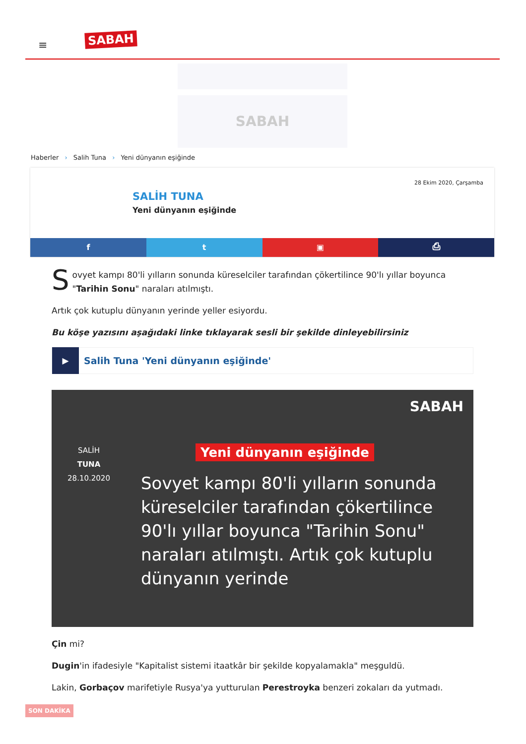≡ SABAH
SABAH
Haberler › Salih Tuna › Yeni dünyanın eşiğinde
28 Ekim 2020, Çarşamba
SALİH TUNA
Yeni dünyanın eşiğinde
f t ▣ ⎙
Sovyet kampı 80'li yılların sonunda küreselciler tarafından çökertilince 90'lı yıllar boyunca "Tarihin Sonu" naraları atılmıştı.
Artık çok kutuplu dünyanın yerinde yeller esiyordu.
Bu köşe yazısını aşağıdaki linke tıklayarak sesli bir şekilde dinleyebilirsiniz
▶
Salih Tuna 'Yeni dünyanın eşiğinde'
SABAH
SALİH
TUNA
28.10.2020
Yeni dünyanın eşiğinde
Sovyet kampı 80'li yılların sonunda küreselciler tarafından çökertilince 90'lı yıllar boyunca "Tarihin Sonu" naraları atılmıştı. Artık çok kutuplu dünyanın yerinde
Çin mi?
Dugin'in ifadesiyle "Kapitalist sistemi itaatkâr bir şekilde kopyalamakla" meşguldü.
Lakin, Gorbaçov marifetiyle Rusya'ya yutturulan Perestroyka benzeri zokaları da yutmadı.
SON DAKİKA